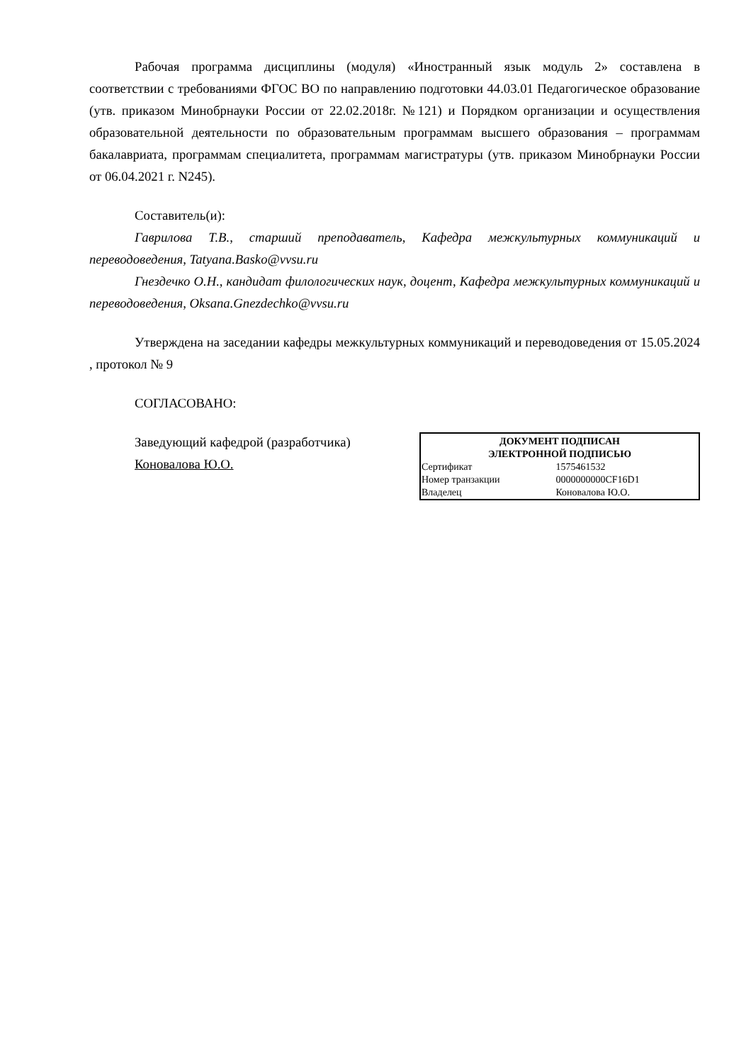Рабочая программа дисциплины (модуля) «Иностранный язык модуль 2» составлена в соответствии с требованиями ФГОС ВО по направлению подготовки 44.03.01 Педагогическое образование (утв. приказом Минобрнауки России от 22.02.2018г. №121) и Порядком организации и осуществления образовательной деятельности по образовательным программам высшего образования – программам бакалавриата, программам специалитета, программам магистратуры (утв. приказом Минобрнауки России от 06.04.2021 г. N245).
Составитель(и):
Гаврилова Т.В., старший преподаватель, Кафедра межкультурных коммуникаций и переводоведения, Tatyana.Basko@vvsu.ru
Гнездечко О.Н., кандидат филологических наук, доцент, Кафедра межкультурных коммуникаций и переводоведения, Oksana.Gnezdechko@vvsu.ru
Утверждена на заседании кафедры межкультурных коммуникаций и переводоведения от 15.05.2024 , протокол № 9
СОГЛАСОВАНО:
Заведующий кафедрой (разработчика)
Коновалова Ю.О.
| ДОКУМЕНТ ПОДПИСАН ЭЛЕКТРОННОЙ ПОДПИСЬЮ | |
| --- | --- |
| Сертификат | 1575461532 |
| Номер транзакции | 0000000000CF16D1 |
| Владелец | Коновалова Ю.О. |